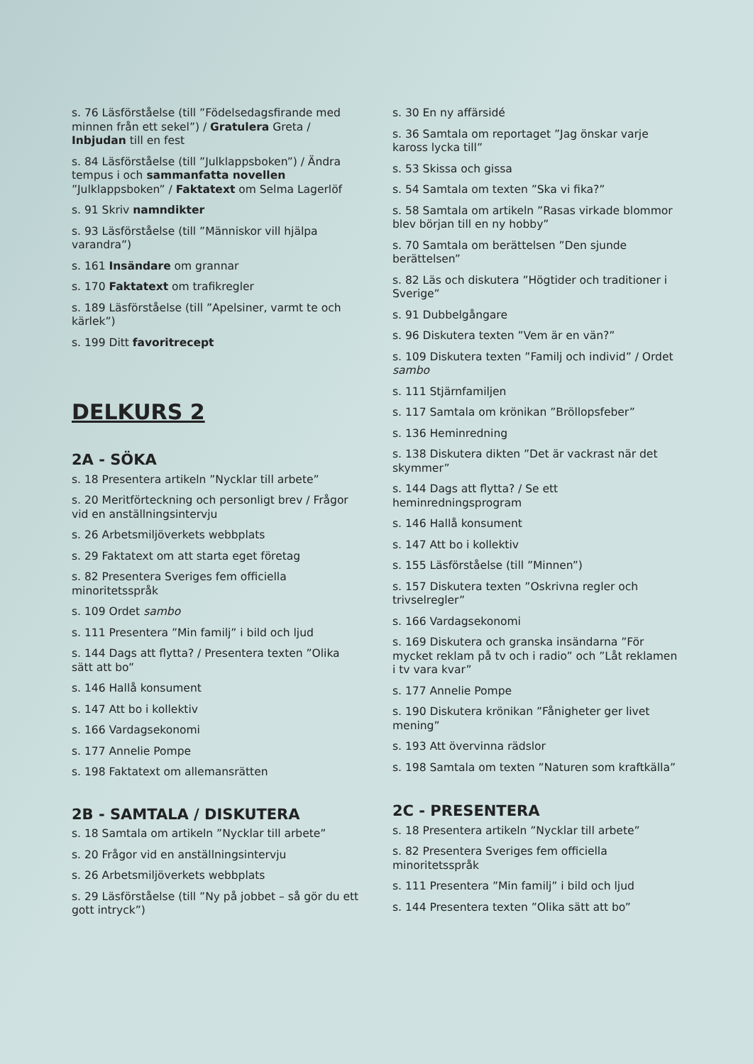s. 76 Läsförståelse (till ”Födelsedagsfirande med minnen från ett sekel”) / Gratulera Greta / Inbjudan till en fest
s. 84 Läsförståelse (till ”Julklappsboken”) / Ändra tempus i och sammanfatta novellen ”Julklappsboken” / Faktatext om Selma Lagerlöf
s. 91 Skriv namndikter
s. 93 Läsförståelse (till ”Människor vill hjälpa varandra”)
s. 161 Insändare om grannar
s. 170 Faktatext om trafikregler
s. 189 Läsförståelse (till ”Apelsiner, varmt te och kärlek”)
s. 199 Ditt favoritrecept
DELKURS 2
2A - SÖKA
s. 18 Presentera artikeln ”Nycklar till arbete”
s. 20 Meritförteckning och personligt brev / Frågor vid en anställningsintervju
s. 26 Arbetsmiljöverkets webbplats
s. 29 Faktatext om att starta eget företag
s. 82 Presentera Sveriges fem officiella minoritetsspråk
s. 109 Ordet sambo
s. 111 Presentera ”Min familj” i bild och ljud
s. 144 Dags att flytta? / Presentera texten ”Olika sätt att bo”
s. 146 Hallå konsument
s. 147 Att bo i kollektiv
s. 166 Vardagsekonomi
s. 177 Annelie Pompe
s. 198 Faktatext om allemansrätten
2B - SAMTALA / DISKUTERA
s. 18 Samtala om artikeln ”Nycklar till arbete”
s. 20 Frågor vid en anställningsintervju
s. 26 Arbetsmiljöverkets webbplats
s. 29 Läsförståelse (till ”Ny på jobbet – så gör du ett gott intryck”)
s. 30 En ny affärsidé
s. 36 Samtala om reportaget ”Jag önskar varje kaross lycka till”
s. 53 Skissa och gissa
s. 54 Samtala om texten ”Ska vi fika?”
s. 58 Samtala om artikeln ”Rasas virkade blommor blev början till en ny hobby”
s. 70 Samtala om berättelsen ”Den sjunde berättelsen”
s. 82 Läs och diskutera ”Högtider och traditioner i Sverige”
s. 91 Dubbelgångare
s. 96 Diskutera texten ”Vem är en vän?”
s. 109 Diskutera texten ”Familj och individ” / Ordet sambo
s. 111 Stjärnfamiljen
s. 117 Samtala om krönikan ”Bröllopsfeber”
s. 136 Heminredning
s. 138 Diskutera dikten ”Det är vackrast när det skymmer”
s. 144 Dags att flytta? / Se ett heminredningsprogram
s. 146 Hallå konsument
s. 147 Att bo i kollektiv
s. 155 Läsförståelse (till ”Minnen”)
s. 157 Diskutera texten ”Oskrivna regler och trivselregler”
s. 166 Vardagsekonomi
s. 169 Diskutera och granska insändarna ”För mycket reklam på tv och i radio” och ”Låt reklamen i tv vara kvar”
s. 177 Annelie Pompe
s. 190 Diskutera krönikan ”Fånigheter ger livet mening”
s. 193 Att övervinna rädslor
s. 198 Samtala om texten ”Naturen som kraftkälla”
2C - PRESENTERA
s. 18 Presentera artikeln ”Nycklar till arbete”
s. 82 Presentera Sveriges fem officiella minoritetsspråk
s. 111 Presentera ”Min familj” i bild och ljud
s. 144 Presentera texten ”Olika sätt att bo”